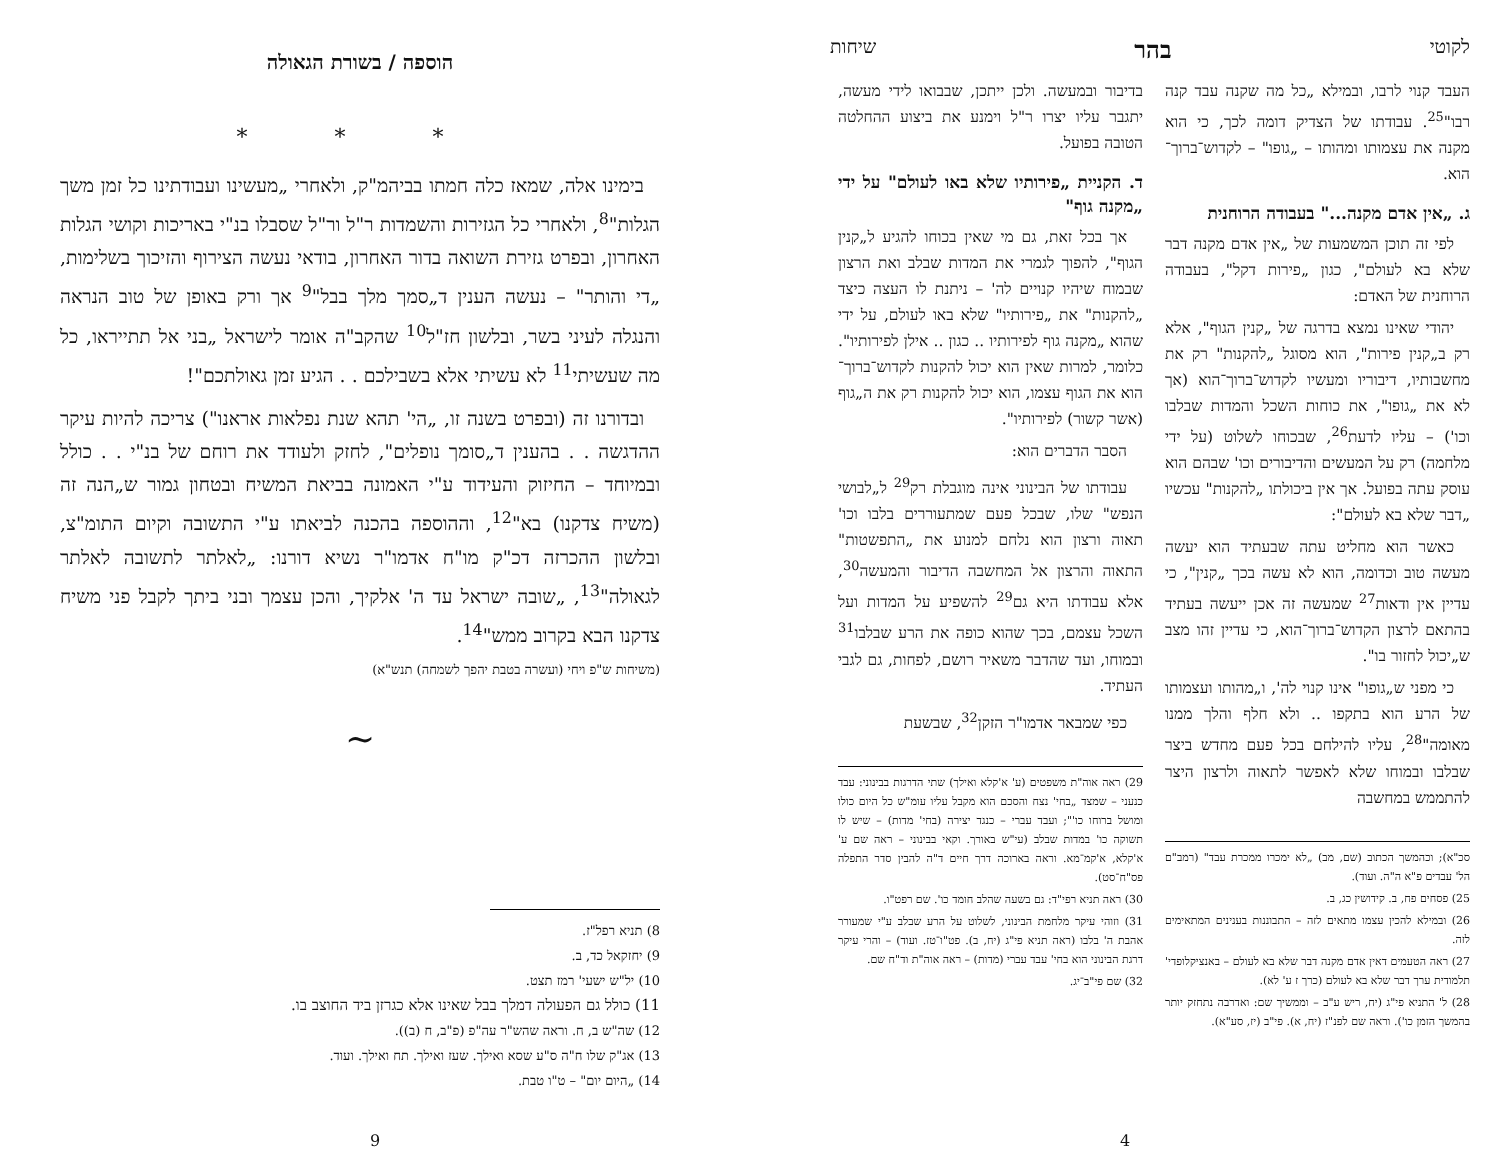לקוטי בהר שיחות
העבד קנוי לרבו, ובמילא „כל מה שקנה עבד קנה רבו"<sup>25</sup>. עבודתו של הצדיק דומה לכך, כי הוא מקנה את עצמותו ומהותו – „גופו" – לקדוש־ברוך־הוא.
ג. „אין אדם מקנה..." בעבודה הרוחנית
לפי זה תוכן המשמעות של „אין אדם מקנה דבר שלא בא לעולם", כגון „פירות דקל", בעבודה הרוחנית של האדם:
יהודי שאינו נמצא בדרגה של „קנין הגוף", אלא רק ב„קנין פירות", הוא מסוגל „להקנות" רק את מחשבותיו, דיבוריו ומעשיו לקדוש־ברוך־הוא (אך לא את „גופו", את כוחות השכל והמדות שבלבו וכו') – עליו לדעת<sup>26</sup>, שבכוחו לשלוט (על ידי מלחמה) רק על המעשים והדיבורים וכו' שבהם הוא עוסק עתה בפועל. אך אין ביכולתו „להקנות" עכשיו „דבר שלא בא לעולם":
כאשר הוא מחליט עתה שבעתיד הוא יעשה מעשה טוב וכדומה, הוא לא עשה בכך „קנין", כי עדיין אין ודאות<sup>27</sup> שמעשה זה אכן ייעשה בעתיד בהתאם לרצון הקדוש־ברוך־הוא, כי עדיין זהו מצב ש„יכול לחזור בו".
כי מפני ש„גופו" אינו קנוי לה', ו„מהותו ועצמותו של הרע הוא בתקפו .. ולא חלף והלך ממנו מאומה"<sup>28</sup>, עליו להילחם בכל פעם מחדש ביצר שבלבו ובמוחו שלא לאפשר לתאוה ולרצון היצר להתממש במחשבה
סכ"א); וכהמשך הכתוב (שם, מב) „לא ימכרו ממכרת עבד" (רמב"ם הל' עבדים פ"א ה"ה. ועוד).
25) פסחים פח, ב. קידושין כג, ב.
26) ובמילא להכין עצמו מתאים לזה – התבוננות בענינים המתאימים לזה.
27) ראה הטעמים דאין אדם מקנה דבר שלא בא לעולם – באנציקלופדי' תלמודית ערך דבר שלא בא לעולם (כרך ז ע' לא).
28) ל' התניא פי"ג (יח, ריש ע"ב – וממשיך שם: ואדרבה נתחזק יותר בהמשך הזמן כו'). וראה שם לפנ"ז (יח, א). פי"ב (יז, סע"א).
בדיבור ובמעשה. ולכן ייתכן, שבבואו לידי מעשה, יתגבר עליו יצרו ר"ל וימנע את ביצוע ההחלטה הטובה בפועל.
ד. הקניית „פירותיו שלא באו לעולם" על ידי „מקנה גוף"
אך בכל זאת, גם מי שאין בכוחו להגיע ל„קנין הגוף", להפוך לגמרי את המדות שבלב ואת הרצון שבמוח שיהיו קנויים לה' – ניתנת לו העצה כיצד „להקנות" את „פירותיו" שלא באו לעולם, על ידי שהוא „מקנה גוף לפירותיו .. כגון .. אילן לפירותיו". כלומר, למרות שאין הוא יכול להקנות לקדוש־ברוך־הוא את הגוף עצמו, הוא יכול להקנות רק את ה„גוף (אשר קשור) לפירותיו".
הסבר הדברים הוא:
עבודתו של הבינוני אינה מוגבלת רק<sup>29</sup> ל„לבושי הנפש" שלו, שבכל פעם שמתעוררים בלבו וכו' תאוה ורצון הוא נלחם למנוע את „התפשטות" התאוה והרצון אל המחשבה הדיבור והמעשה<sup>30</sup>, אלא עבודתו היא גם<sup>29</sup> להשפיע על המדות ועל השכל עצמם, בכך שהוא כופה את הרע שבלבו<sup>31</sup> ובמוחו, ועד שהדבר משאיר רושם, לפחות, גם לגבי העתיד.
כפי שמבאר אדמו"ר הזקן<sup>32</sup>, שבשעת
29) ראה אוה"ת משפטים (ע' א'קלא ואילך) שתי הדרגות בבינוני: עבד כנעני – שמצד „בחי' נצח והסכם הוא מקבל עליו עומ"ש כל היום כולו ומושל ברוחו כו'"; ועבד עברי – כנגד יצירה (בחי' מדות) – שיש לו תשוקה כו' במדות שבלב (עי"ש באורך. וקאי בבינוני – ראה שם ע' א'קלא, א'קמ־מא. וראה בארוכה דרך חיים ד"ה להבין סדר התפלה פס"ח־סט).
30) ראה תניא רפי"ד: גם בשעה שהלב חומד כו'. שם רפט"ו.
31) וזוהי עיקר מלחמת הבינוני, לשלוט על הרע שבלב ע"י שמעורר אהבת ה' בלבו (ראה תניא פי"ג (יח, ב). פט"ו־טז. ועוד) – והרי עיקר דרגת הבינוני הוא בחי' עבד עברי (מדות) – ראה אוה"ת וד"ח שם.
32) שם פי"ב־יג.
4
הוספה / בשורת הגאולה
* * *
בימינו אלה, שמאז כלה חמתו בביהמ"ק, ולאחרי „מעשינו ועבודתינו כל זמן משך הגלות"<sup>8</sup>, ולאחרי כל הגזירות והשמדות ר"ל ור"ל שסבלו בנ"י באריכות וקושי הגלות האחרון, ובפרט גזירת השואה בדור האחרון, בודאי נעשה הצירוף והזיכוך בשלימות, „די והותר" – נעשה הענין ד„סמך מלך בבל"<sup>9</sup> אך ורק באופן של טוב הנראה והנגלה לעיני בשר, ובלשון חז"ל<sup>10</sup> שהקב"ה אומר לישראל „בני אל תתייראו, כל מה שעשיתי<sup>11</sup> לא עשיתי אלא בשבילכם . . הגיע זמן גאולתכם"!
ובדורנו זה (ובפרט בשנה זו, „הי' תהא שנת נפלאות אראנו") צריכה להיות עיקר ההדגשה . . בהענין ד„סומך נופלים", לחזק ולעודד את רוחם של בנ"י . . כולל ובמיוחד – החיזוק והעידוד ע"י האמונה בביאת המשיח ובטחון גמור ש„הנה זה (משיח צדקנו) בא"<sup>12</sup>, וההוספה בהכנה לביאתו ע"י התשובה וקיום התומ"צ, ובלשון ההכרזה דכ"ק מו"ח אדמו"ר נשיא דורנו: „לאלתר לתשובה לאלתר לגאולה"<sup>13</sup>, „שובה ישראל עד ה' אלקיך, והכן עצמך ובני ביתך לקבל פני משיח צדקנו הבא בקרוב ממש"<sup>14</sup>.
(משיחות ש"פ ויחי (ועשרה בטבת יהפך לשמחה) תנש"א)
~
8) תניא רפל"ז.
9) יחזקאל כד, ב.
10) יל"ש ישעי' רמז תצט.
11) כולל גם הפעולה דמלך בבל שאינו אלא כגרזן ביד החוצב בו.
12) שה"ש ב, ח. וראה שהש"ר עה"פ (פ"ב, ח (ב)).
13) אג"ק שלו ח"ה ס"ע שסא ואילך. שעז ואילך. תח ואילך. ועוד.
14) „היום יום" – ט"ו טבת.
9